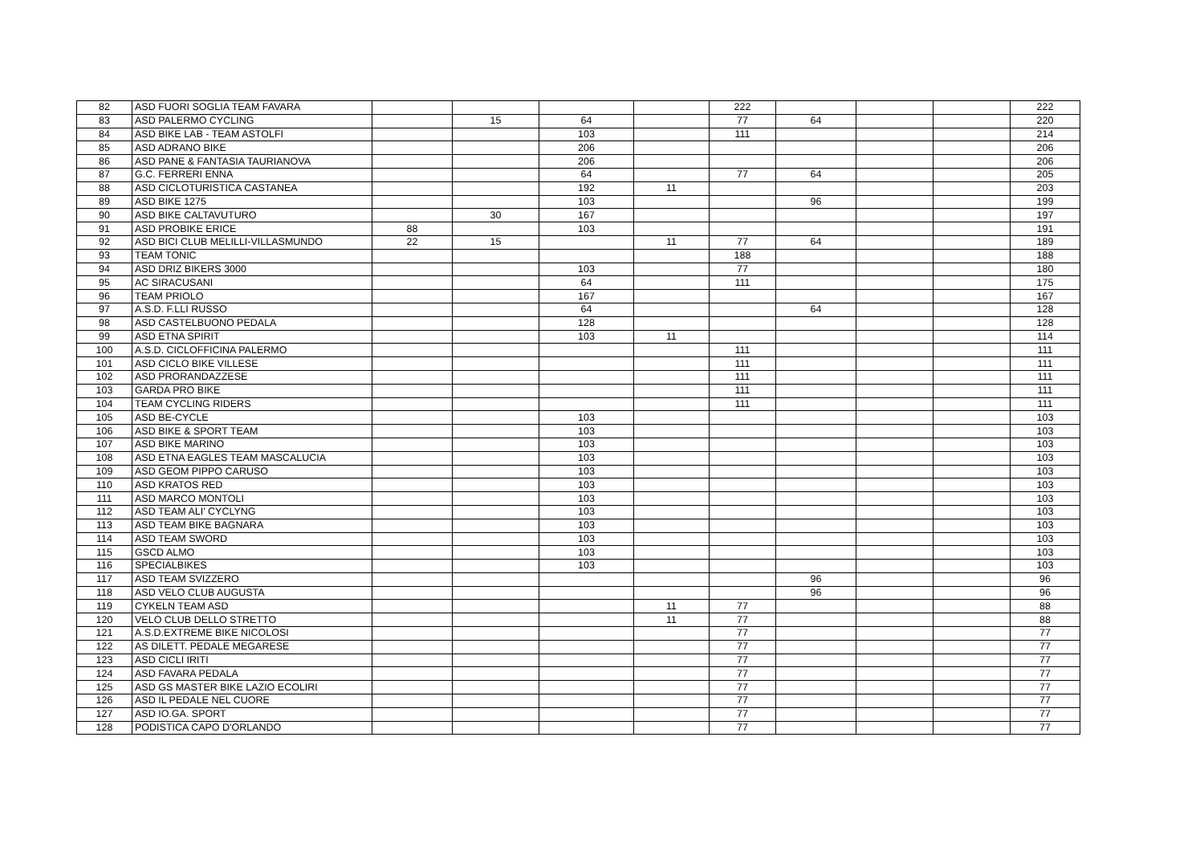| 82 | ASD FUORI SOGLIA TEAM FAVARA | | | | | 222 | | | | 222 |
| 83 | ASD PALERMO CYCLING | | 15 | 64 | | 77 | 64 | | | 220 |
| 84 | ASD BIKE LAB - TEAM ASTOLFI | | | 103 | | 111 | | | | 214 |
| 85 | ASD ADRANO BIKE | | | 206 | | | | | | 206 |
| 86 | ASD PANE & FANTASIA TAURIANOVA | | | 206 | | | | | | 206 |
| 87 | G.C. FERRERI ENNA | | | 64 | | 77 | 64 | | | 205 |
| 88 | ASD CICLOTURISTICA CASTANEA | | | 192 | 11 | | | | | 203 |
| 89 | ASD BIKE 1275 | | | 103 | | | 96 | | | 199 |
| 90 | ASD BIKE CALTAVUTURO | | 30 | 167 | | | | | | 197 |
| 91 | ASD PROBIKE ERICE | 88 | | 103 | | | | | | 191 |
| 92 | ASD BICI CLUB MELILLI-VILLASMUNDO | 22 | 15 | | 11 | 77 | 64 | | | 189 |
| 93 | TEAM TONIC | | | | | 188 | | | | 188 |
| 94 | ASD DRIZ BIKERS 3000 | | | 103 | | 77 | | | | 180 |
| 95 | AC SIRACUSANI | | | 64 | | 111 | | | | 175 |
| 96 | TEAM PRIOLO | | | 167 | | | | | | 167 |
| 97 | A.S.D. F.LLI RUSSO | | | 64 | | | 64 | | | 128 |
| 98 | ASD CASTELBUONO PEDALA | | | 128 | | | | | | 128 |
| 99 | ASD ETNA SPIRIT | | | 103 | 11 | | | | | 114 |
| 100 | A.S.D. CICLOFFICINA PALERMO | | | | | 111 | | | | 111 |
| 101 | ASD CICLO BIKE VILLESE | | | | | 111 | | | | 111 |
| 102 | ASD PRORANDAZZESE | | | | | 111 | | | | 111 |
| 103 | GARDA PRO BIKE | | | | | 111 | | | | 111 |
| 104 | TEAM CYCLING RIDERS | | | | | 111 | | | | 111 |
| 105 | ASD BE-CYCLE | | | 103 | | | | | | 103 |
| 106 | ASD BIKE & SPORT TEAM | | | 103 | | | | | | 103 |
| 107 | ASD BIKE MARINO | | | 103 | | | | | | 103 |
| 108 | ASD ETNA EAGLES TEAM MASCALUCIA | | | 103 | | | | | | 103 |
| 109 | ASD GEOM PIPPO CARUSO | | | 103 | | | | | | 103 |
| 110 | ASD KRATOS RED | | | 103 | | | | | | 103 |
| 111 | ASD MARCO MONTOLI | | | 103 | | | | | | 103 |
| 112 | ASD TEAM ALI' CYCLYNG | | | 103 | | | | | | 103 |
| 113 | ASD TEAM BIKE BAGNARA | | | 103 | | | | | | 103 |
| 114 | ASD TEAM SWORD | | | 103 | | | | | | 103 |
| 115 | GSCD ALMO | | | 103 | | | | | | 103 |
| 116 | SPECIALBIKES | | | 103 | | | | | | 103 |
| 117 | ASD TEAM SVIZZERO | | | | | | 96 | | | 96 |
| 118 | ASD VELO CLUB AUGUSTA | | | | | | 96 | | | 96 |
| 119 | CYKELN TEAM ASD | | | | 11 | 77 | | | | 88 |
| 120 | VELO CLUB DELLO STRETTO | | | | 11 | 77 | | | | 88 |
| 121 | A.S.D.EXTREME BIKE NICOLOSI | | | | | 77 | | | | 77 |
| 122 | AS DILETT. PEDALE MEGARESE | | | | | 77 | | | | 77 |
| 123 | ASD CICLI IRITI | | | | | 77 | | | | 77 |
| 124 | ASD FAVARA PEDALA | | | | | 77 | | | | 77 |
| 125 | ASD GS MASTER BIKE LAZIO ECOLIRI | | | | | 77 | | | | 77 |
| 126 | ASD IL PEDALE NEL CUORE | | | | | 77 | | | | 77 |
| 127 | ASD IO.GA. SPORT | | | | | 77 | | | | 77 |
| 128 | PODISTICA CAPO D'ORLANDO | | | | | 77 | | | | 77 |